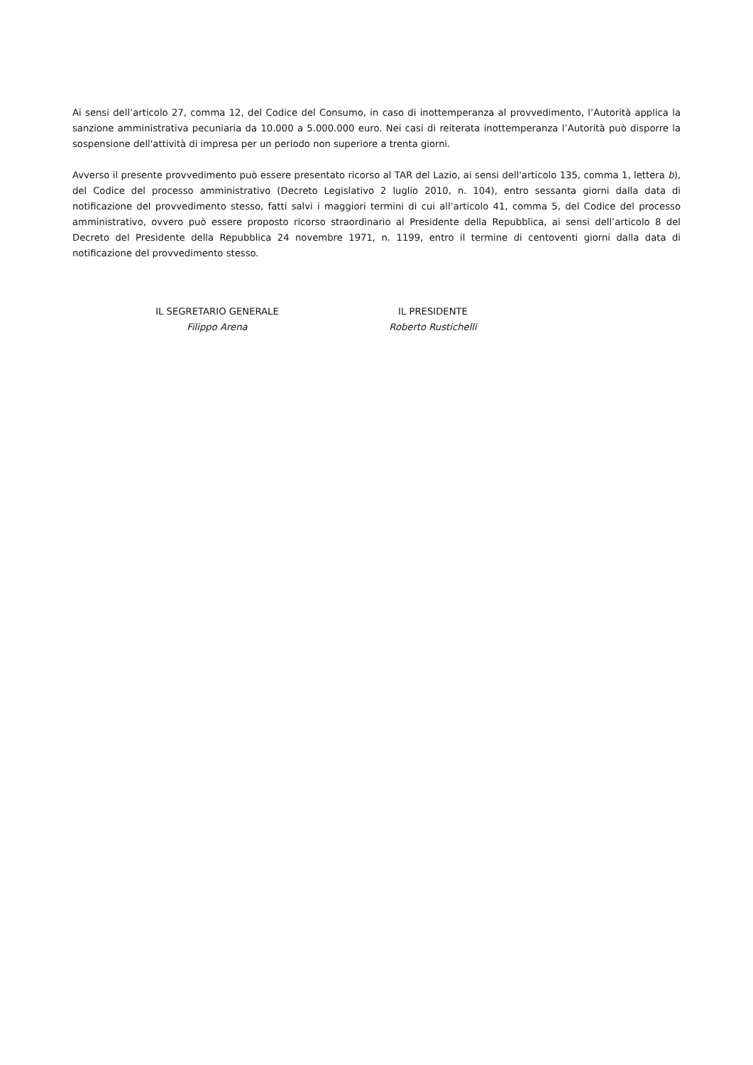Ai sensi dell’articolo 27, comma 12, del Codice del Consumo, in caso di inottemperanza al provvedimento, l’Autorità applica la sanzione amministrativa pecuniaria da 10.000 a 5.000.000 euro. Nei casi di reiterata inottemperanza l’Autorità può disporre la sospensione dell'attività di impresa per un periodo non superiore a trenta giorni.
Avverso il presente provvedimento può essere presentato ricorso al TAR del Lazio, ai sensi dell'articolo 135, comma 1, lettera b), del Codice del processo amministrativo (Decreto Legislativo 2 luglio 2010, n. 104), entro sessanta giorni dalla data di notificazione del provvedimento stesso, fatti salvi i maggiori termini di cui all’articolo 41, comma 5, del Codice del processo amministrativo, ovvero può essere proposto ricorso straordinario al Presidente della Repubblica, ai sensi dell’articolo 8 del Decreto del Presidente della Repubblica 24 novembre 1971, n. 1199, entro il termine di centoventi giorni dalla data di notificazione del provvedimento stesso.
IL SEGRETARIO GENERALE
Filippo Arena
IL PRESIDENTE
Roberto Rustichelli